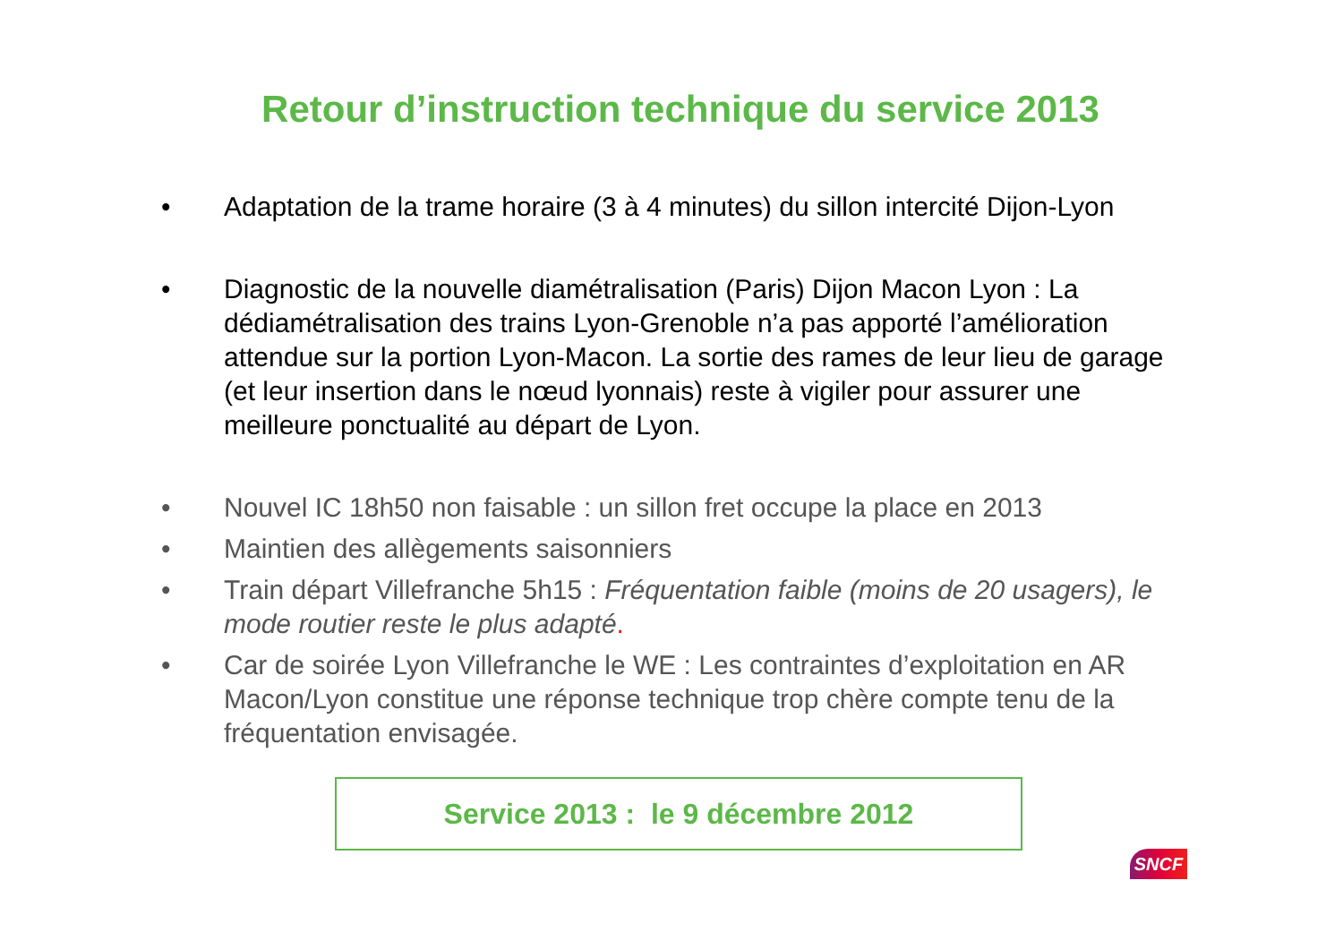Retour d’instruction technique du service 2013
• Adaptation de la trame horaire (3 à 4 minutes) du sillon intercité Dijon-Lyon
• Diagnostic de la nouvelle diamétralisation (Paris) Dijon Macon Lyon : La dédiamétralisation des trains Lyon-Grenoble n’a pas apporté l’amélioration attendue sur la portion Lyon-Macon. La sortie des rames de leur lieu de garage (et leur insertion dans le nœud lyonnais) reste à vigiler pour assurer une meilleure ponctualité au départ de Lyon.
• Nouvel IC 18h50 non faisable : un sillon fret occupe la place en 2013
• Maintien des allègements saisonniers
• Train départ Villefranche 5h15 : Fréquentation faible (moins de 20 usagers), le mode routier reste le plus adapté.
• Car de soirée Lyon Villefranche le WE : Les contraintes d’exploitation en AR Macon/Lyon constitue une réponse technique trop chère compte tenu de la fréquentation envisagée.
Service 2013 : le 9 décembre 2012
SNCF